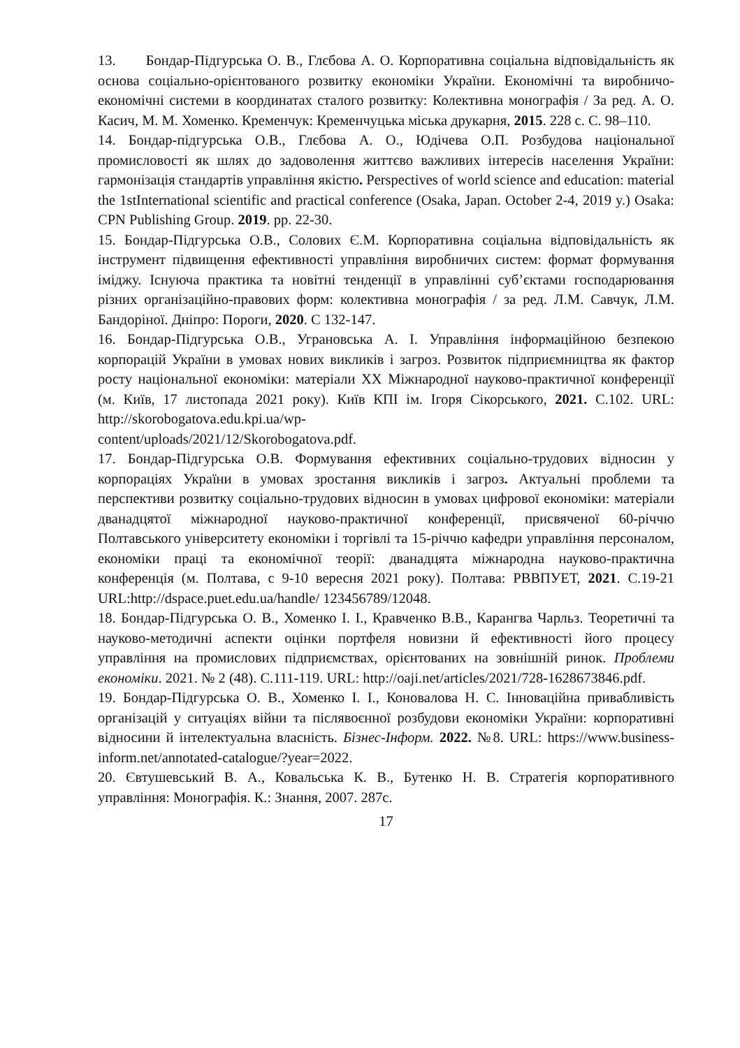13. Бондар-Підгурська О. В., Глєбова А. О. Корпоративна соціальна відповідальність як основа соціально-орієнтованого розвитку економіки України. Економічні та виробничо-економічні системи в координатах сталого розвитку: Колективна монографія / За ред. А. О. Касич, М. М. Хоменко. Кременчук: Кременчуцька міська друкарня, 2015. 228 с. С. 98–110.
14. Бондар-підгурська О.В., Глєбова А. О., Юдічева О.П. Розбудова національної промисловості як шлях до задоволення життєво важливих інтересів населення України: гармонізація стандартів управління якістю. Perspectives of world science and education: material the 1stInternational scientific and practical conference (Osaka, Japan. October 2-4, 2019 y.) Osaka: CPN Publishing Group. 2019. pp. 22-30.
15. Бондар-Підгурська О.В., Солових Є.М. Корпоративна соціальна відповідальність як інструмент підвищення ефективності управління виробничих систем: формат формування іміджу. Існуюча практика та новітні тенденції в управлінні суб’єктами господарювання різних організаційно-правових форм: колективна монографія / за ред. Л.М. Савчук, Л.М. Бандоріної. Дніпро: Пороги, 2020. С 132-147.
16. Бондар-Підгурська О.В., Уграновська А. І. Управління інформаційною безпекою корпорацій України в умовах нових викликів і загроз. Розвиток підприємництва як фактор росту національної економіки: матеріали XX Міжнародної науково-практичної конференції (м. Київ, 17 листопада 2021 року). Київ КПІ ім. Ігоря Сікорського, 2021. С.102. URL: http://skorobogatova.edu.kpi.ua/wp-
content/uploads/2021/12/Skorobogatova.pdf.
17. Бондар-Підгурська О.В. Формування ефективних соціально-трудових відносин у корпораціях України в умовах зростання викликів і загроз. Актуальні проблеми та перспективи розвитку соціально-трудових відносин в умовах цифрової економіки: матеріали дванадцятої міжнародної науково-практичної конференції, присвяченої 60-річчю Полтавського університету економіки і торгівлі та 15-річчю кафедри управління персоналом, економіки праці та економічної теорії: дванадцята міжнародна науково-практична конференція (м. Полтава, с 9-10 вересня 2021 року). Полтава: РВВПУЕТ, 2021. С.19-21 URL:http://dspace.puet.edu.ua/handle/ 123456789/12048.
18. Бондар-Підгурська О. В., Хоменко І. І., Кравченко В.В., Карангва Чарльз. Теоретичні та науково-методичні аспекти оцінки портфеля новизни й ефективності його процесу управління на промислових підприємствах, орієнтованих на зовнішній ринок. Проблеми економіки. 2021. № 2 (48). С.111-119. URL: http://oaji.net/articles/2021/728-1628673846.pdf.
19. Бондар-Підгурська О. В., Хоменко І. І., Коновалова Н. С. Інноваційна привабливість організацій у ситуаціях війни та післявоєнної розбудови економіки України: корпоративні відносини й інтелектуальна власність. Бізнес-Інформ. 2022. №8. URL: https://www.business-inform.net/annotated-catalogue/?year=2022.
20. Євтушевський В. А., Ковальська К. В., Бутенко Н. В. Стратегія корпоративного управління: Монографія. К.: Знання, 2007. 287с.
17